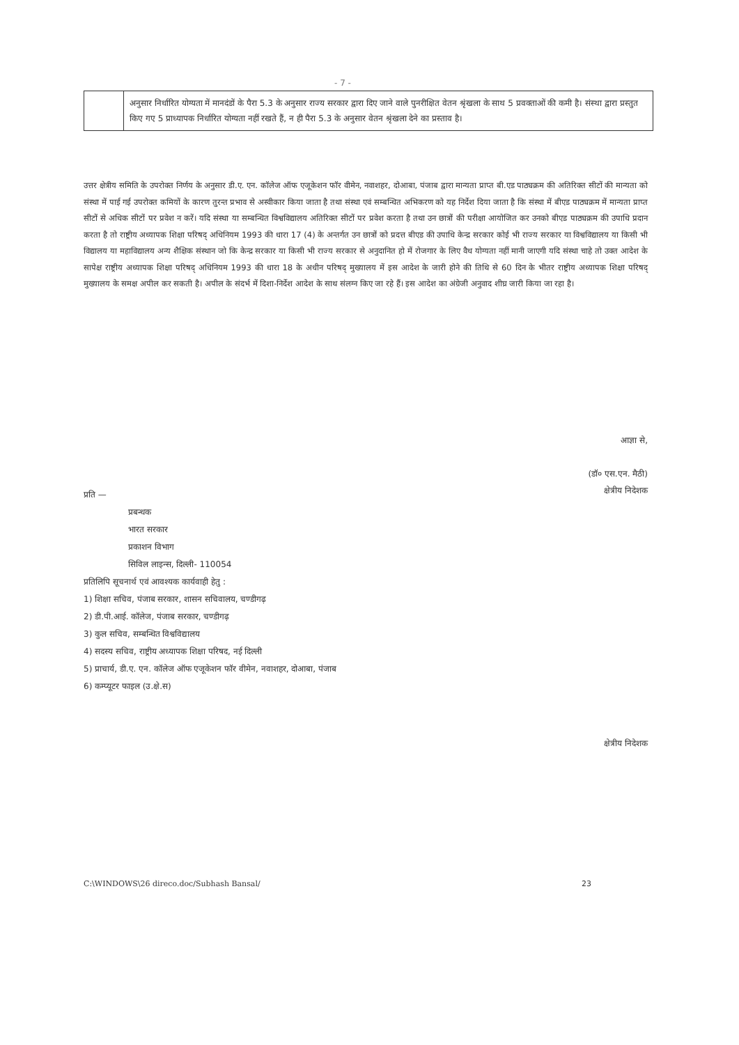- 7 -
| | अनुसार निर्धारित योग्यता में मानदंडों के पैरा 5.3 के अनुसार राज्य सरकार द्वारा दिए जाने वाले पुनरीक्षित वेतन श्रृंखला के साथ 5 प्रवक्ताओं की कमी है। संस्था द्वारा प्रस्तुत किए गए 5 प्राध्यापक निर्धारित योग्यता नहीं रखते हैं, न ही पैरा 5.3 के अनुसार वेतन श्रृंखला देने का प्रस्ताव है। |
उत्तर क्षेत्रीय समिति के उपरोक्त निर्णय के अनुसार डी.ए. एन. कॉलेज ऑफ एजूकेशन फॉर वीमेन, नवाशहर, दोआबा, पंजाब द्वारा मान्यता प्राप्त बी.एड पाठ्यक्रम की अतिरिक्त सीटों की मान्यता को संस्था में पाई गई उपरोक्त कमियों के कारण तुरन्त प्रभाव से अस्वीकार किया जाता है तथा संस्था एवं सम्बन्धित अभिकरण को यह निर्देश दिया जाता है कि संस्था में बीएड पाठ्यक्रम में मान्यता प्राप्त सीटों से अधिक सीटों पर प्रवेश न करें। यदि संस्था या सम्बन्धित विश्वविद्यालय अतिरिक्त सीटों पर प्रवेश करता है तथा उन छात्रों की परीक्षा आयोजित कर उनको बीएड पाठ्यक्रम की उपाधि प्रदान करता है तो राष्ट्रीय अध्यापक शिक्षा परिषद् अधिनियम 1993 की धारा 17 (4) के अन्तर्गत उन छात्रों को प्रदत्त बीएड की उपाधि केन्द्र सरकार कोई भी राज्य सरकार या विश्वविद्यालय या किसी भी विद्यालय या महाविद्यालय अन्य शैक्षिक संस्थान जो कि केन्द्र सरकार या किसी भी राज्य सरकार से अनुदानित हो में रोजगार के लिए वैध योग्यता नहीं मानी जाएगी यदि संस्था चाहे तो उक्त आदेश के सापेक्ष राष्ट्रीय अध्यापक शिक्षा परिषद् अधिनियम 1993 की धारा 18 के अधीन परिषद् मुख्यालय में इस आदेश के जारी होने की तिथि से 60 दिन के भीतर राष्ट्रीय अध्यापक शिक्षा परिषद् मुख्यालय के समक्ष अपील कर सकती है। अपील के संदर्भ में दिशा-निर्देश आदेश के साथ संलग्न किए जा रहे हैं। इस आदेश का अंग्रेजी अनुवाद शीघ्र जारी किया जा रहा है।
आज्ञा से,
(डॉ० एस.एन. मैठी)
क्षेत्रीय निदेशक
प्रति —
प्रबन्धक
भारत सरकार
प्रकाशन विभाग
सिविल लाइन्स, दिल्ली- 110054
प्रतिलिपि सूचनार्थ एवं आवश्यक कार्यवाही हेतु :
1) शिक्षा सचिव, पंजाब सरकार, शासन सचिवालय, चण्डीगढ़
2) डी.पी.आई. कॉलेज, पंजाब सरकार, चण्डीगढ़
3) कुल सचिव, सम्बन्धित विश्वविद्यालय
4) सदस्य सचिव, राष्ट्रीय अध्यापक शिक्षा परिषद, नई दिल्ली
5) प्राचार्य, डी.ए. एन. कॉलेज ऑफ एजूकेशन फॉर वीमेन, नवाशहर, दोआबा, पंजाब
6) कम्प्यूटर फाइल (उ.क्षे.स)
क्षेत्रीय निदेशक
C:\WINDOWS\26 direco.doc/Subhash Bansal/
23